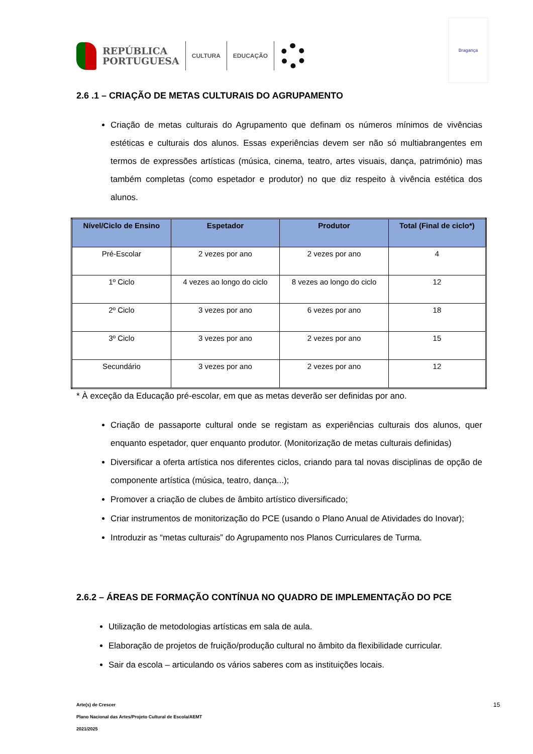REPÚBLICA
PORTUGUESA
CULTURA EDUCAÇÃO
Bragança
2.6 .1 – CRIAÇÃO DE METAS CULTURAIS DO AGRUPAMENTO
Criação de metas culturais do Agrupamento que definam os números mínimos de vivências estéticas e culturais dos alunos. Essas experiências devem ser não só multiabrangentes em termos de expressões artísticas (música, cinema, teatro, artes visuais, dança, património) mas também completas (como espetador e produtor) no que diz respeito à vivência estética dos alunos.
| Nível/Ciclo de Ensino | Espetador | Produtor | Total (Final de ciclo*) |
| --- | --- | --- | --- |
| Pré-Escolar | 2 vezes por ano | 2 vezes por ano | 4 |
| 1º Ciclo | 4 vezes ao longo do ciclo | 8 vezes ao longo do ciclo | 12 |
| 2º Ciclo | 3 vezes por ano | 6 vezes por ano | 18 |
| 3º Ciclo | 3 vezes por ano | 2 vezes por ano | 15 |
| Secundário | 3 vezes por ano | 2 vezes por ano | 12 |
* À exceção da Educação pré-escolar, em que as metas deverão ser definidas por ano.
Criação de passaporte cultural onde se registam as experiências culturais dos alunos, quer enquanto espetador, quer enquanto produtor. (Monitorização de metas culturais definidas)
Diversificar a oferta artística nos diferentes ciclos, criando para tal novas disciplinas de opção de componente artística (música, teatro, dança...);
Promover a criação de clubes de âmbito artístico diversificado;
Criar instrumentos de monitorização do PCE (usando o Plano Anual de Atividades do Inovar);
Introduzir as “metas culturais” do Agrupamento nos Planos Curriculares de Turma.
2.6.2 – ÁREAS DE FORMAÇÃO CONTÍNUA NO QUADRO DE IMPLEMENTAÇÃO DO PCE
Utilização de metodologias artísticas em sala de aula.
Elaboração de projetos de fruição/produção cultural no âmbito da flexibilidade curricular.
Sair da escola – articulando os vários saberes com as instituições locais.
Arte(s) de Crescer
Plano Nacional das Artes/Projeto Cultural de Escola/AEMT
2021/2025
15